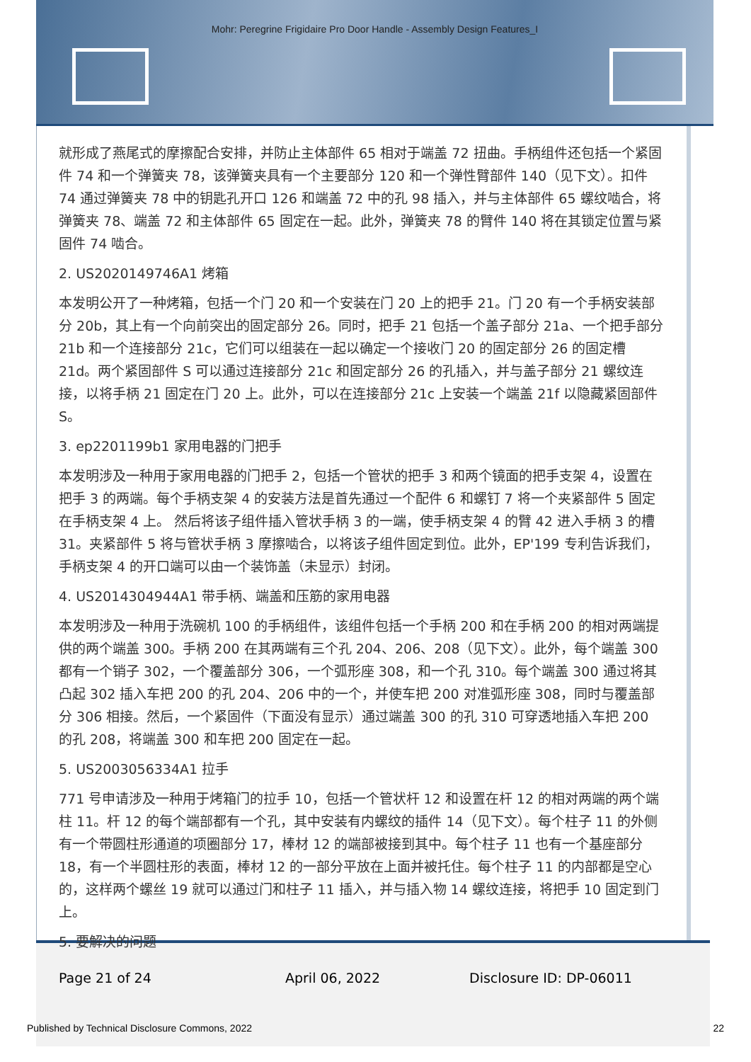Mohr: Peregrine Frigidaire Pro Door Handle - Assembly Design Features_I
就形成了燕尾式的摩擦配合安排，并防止主体部件 65 相对于端盖 72 扭曲。手柄组件还包括一个紧固件 74 和一个弹簧夹 78，该弹簧夹具有一个主要部分 120 和一个弹性臂部件 140（见下文）。扣件 74 通过弹簧夹 78 中的钥匙孔开口 126 和端盖 72 中的孔 98 插入，并与主体部件 65 螺纹啮合，将弹簧夹 78、端盖 72 和主体部件 65 固定在一起。此外，弹簧夹 78 的臂件 140 将在其锁定位置与紧固件 74 啮合。
2. US2020149746A1 烤箱
本发明公开了一种烤箱，包括一个门 20 和一个安装在门 20 上的把手 21。门 20 有一个手柄安装部分 20b，其上有一个向前突出的固定部分 26。同时，把手 21 包括一个盖子部分 21a、一个把手部分 21b 和一个连接部分 21c，它们可以组装在一起以确定一个接收门 20 的固定部分 26 的固定槽 21d。两个紧固部件 S 可以通过连接部分 21c 和固定部分 26 的孔插入，并与盖子部分 21 螺纹连接，以将手柄 21 固定在门 20 上。此外，可以在连接部分 21c 上安装一个端盖 21f 以隐藏紧固部件 S。
3. ep2201199b1 家用电器的门把手
本发明涉及一种用于家用电器的门把手 2，包括一个管状的把手 3 和两个镜面的把手支架 4，设置在把手 3 的两端。每个手柄支架 4 的安装方法是首先通过一个配件 6 和螺钉 7 将一个夹紧部件 5 固定在手柄支架 4 上。 然后将该子组件插入管状手柄 3 的一端，使手柄支架 4 的臂 42 进入手柄 3 的槽 31。夹紧部件 5 将与管状手柄 3 摩擦啮合，以将该子组件固定到位。此外，EP'199 专利告诉我们，手柄支架 4 的开口端可以由一个装饰盖（未显示）封闭。
4. US2014304944A1 带手柄、端盖和压筋的家用电器
本发明涉及一种用于洗碗机 100 的手柄组件，该组件包括一个手柄 200 和在手柄 200 的相对两端提供的两个端盖 300。手柄 200 在其两端有三个孔 204、206、208（见下文）。此外，每个端盖 300 都有一个销子 302，一个覆盖部分 306，一个弧形座 308，和一个孔 310。每个端盖 300 通过将其凸起 302 插入车把 200 的孔 204、206 中的一个，并使车把 200 对准弧形座 308，同时与覆盖部分 306 相接。然后，一个紧固件（下面没有显示）通过端盖 300 的孔 310 可穿透地插入车把 200 的孔 208，将端盖 300 和车把 200 固定在一起。
5. US2003056334A1 拉手
771 号申请涉及一种用于烤箱门的拉手 10，包括一个管状杆 12 和设置在杆 12 的相对两端的两个端柱 11。杆 12 的每个端部都有一个孔，其中安装有内螺纹的插件 14（见下文）。每个柱子 11 的外侧有一个带圆柱形通道的项圈部分 17，棒材 12 的端部被接到其中。每个柱子 11 也有一个基座部分 18，有一个半圆柱形的表面，棒材 12 的一部分平放在上面并被托住。每个柱子 11 的内部都是空心的，这样两个螺丝 19 就可以通过门和柱子 11 插入，并与插入物 14 螺纹连接，将把手 10 固定到门上。
5. 要解决的问题
Page 21 of 24 April 06, 2022 Disclosure ID: DP-06011
Published by Technical Disclosure Commons, 2022 22